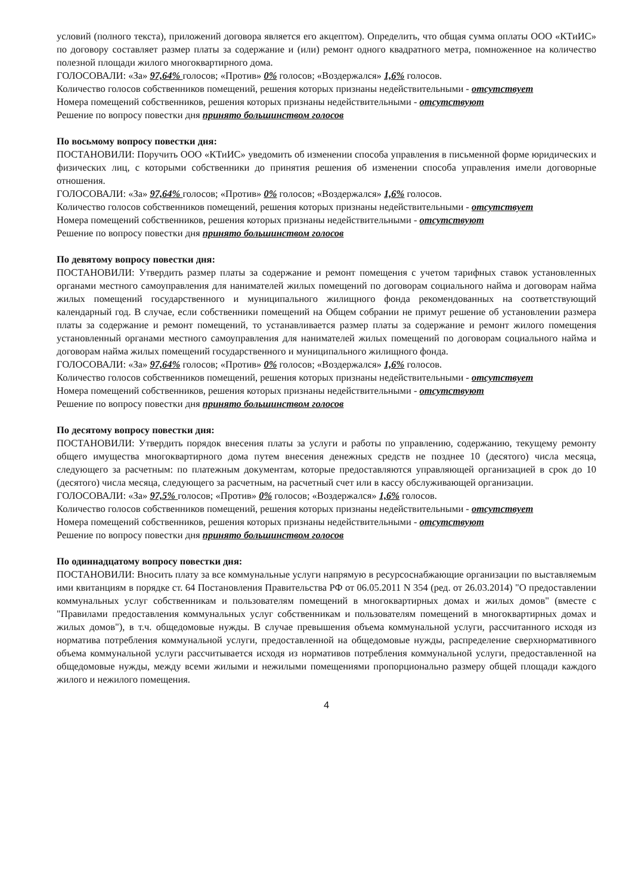условий (полного текста), приложений договора является его акцептом). Определить, что общая сумма оплаты ООО «КТиИС» по договору составляет размер платы за содержание и (или) ремонт одного квадратного метра, помноженное на количество полезной площади жилого многоквартирного дома.
ГОЛОСОВАЛИ: «За» 97,64% голосов; «Против» 0% голосов; «Воздержался» 1,6% голосов.
Количество голосов собственников помещений, решения которых признаны недействительными - отсутствует
Номера помещений собственников, решения которых признаны недействительными - отсутствуют
Решение по вопросу повестки дня принято большинством голосов
По восьмому вопросу повестки дня:
ПОСТАНОВИЛИ: Поручить ООО «КТиИС» уведомить об изменении способа управления в письменной форме юридических и физических лиц, с которыми собственники до принятия решения об изменении способа управления имели договорные отношения.
ГОЛОСОВАЛИ: «За» 97,64% голосов; «Против» 0% голосов; «Воздержался» 1,6% голосов.
Количество голосов собственников помещений, решения которых признаны недействительными - отсутствует
Номера помещений собственников, решения которых признаны недействительными - отсутствуют
Решение по вопросу повестки дня принято большинством голосов
По девятому вопросу повестки дня:
ПОСТАНОВИЛИ: Утвердить размер платы за содержание и ремонт помещения с учетом тарифных ставок установленных органами местного самоуправления для нанимателей жилых помещений по договорам социального найма и договорам найма жилых помещений государственного и муниципального жилищного фонда рекомендованных на соответствующий календарный год. В случае, если собственники помещений на Общем собрании не примут решение об установлении размера платы за содержание и ремонт помещений, то устанавливается размер платы за содержание и ремонт жилого помещения установленный органами местного самоуправления для нанимателей жилых помещений по договорам социального найма и договорам найма жилых помещений государственного и муниципального жилищного фонда.
ГОЛОСОВАЛИ: «За» 97,64% голосов; «Против» 0% голосов; «Воздержался» 1,6% голосов.
Количество голосов собственников помещений, решения которых признаны недействительными - отсутствует
Номера помещений собственников, решения которых признаны недействительными - отсутствуют
Решение по вопросу повестки дня принято большинством голосов
По десятому вопросу повестки дня:
ПОСТАНОВИЛИ: Утвердить порядок внесения платы за услуги и работы по управлению, содержанию, текущему ремонту общего имущества многоквартирного дома путем внесения денежных средств не позднее 10 (десятого) числа месяца, следующего за расчетным: по платежным документам, которые предоставляются управляющей организацией в срок до 10 (десятого) числа месяца, следующего за расчетным, на расчетный счет или в кассу обслуживающей организации.
ГОЛОСОВАЛИ: «За» 97,5% голосов; «Против» 0% голосов; «Воздержался» 1,6% голосов.
Количество голосов собственников помещений, решения которых признаны недействительными - отсутствует
Номера помещений собственников, решения которых признаны недействительными - отсутствуют
Решение по вопросу повестки дня принято большинством голосов
По одиннадцатому вопросу повестки дня:
ПОСТАНОВИЛИ: Вносить плату за все коммунальные услуги напрямую в ресурсоснабжающие организации по выставляемым ими квитанциям в порядке ст. 64 Постановления Правительства РФ от 06.05.2011 N 354 (ред. от 26.03.2014) "О предоставлении коммунальных услуг собственникам и пользователям помещений в многоквартирных домах и жилых домов" (вместе с "Правилами предоставления коммунальных услуг собственникам и пользователям помещений в многоквартирных домах и жилых домов"), в т.ч. общедомовые нужды. В случае превышения объема коммунальной услуги, рассчитанного исходя из норматива потребления коммунальной услуги, предоставленной на общедомовые нужды, распределение сверхнормативного объема коммунальной услуги рассчитывается исходя из нормативов потребления коммунальной услуги, предоставленной на общедомовые нужды, между всеми жилыми и нежилыми помещениями пропорционально размеру общей площади каждого жилого и нежилого помещения.
4